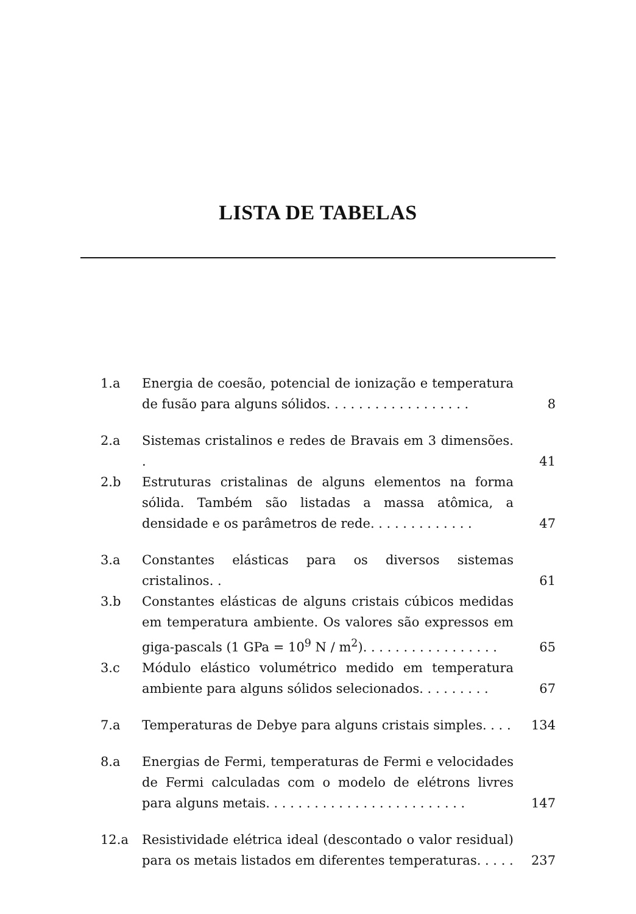LISTA DE TABELAS
1.a Energia de coesão, potencial de ionização e temperatura de fusão para alguns sólidos. . . . . . . . . . . . . . . . . .
8
2.a Sistemas cristalinos e redes de Bravais em 3 dimensões. .
41
2.b Estruturas cristalinas de alguns elementos na forma sólida. Também são listadas a massa atômica, a densidade e os parâmetros de rede. . . . . . . . . . . . .
47
3.a Constantes elásticas para os diversos sistemas cristalinos. .
61
3.b Constantes elásticas de alguns cristais cúbicos medidas em temperatura ambiente. Os valores são expressos em giga-pascals (1 GPa = 10<sup>9</sup> N / m<sup>2</sup>). . . . . . . . . . . . . . . . .
65
3.c Módulo elástico volumétrico medido em temperatura ambiente para alguns sólidos selecionados. . . . . . . . .
67
7.a Temperaturas de Debye para alguns cristais simples. . . .
134
8.a Energias de Fermi, temperaturas de Fermi e velocidades de Fermi calculadas com o modelo de elétrons livres para alguns metais. . . . . . . . . . . . . . . . . . . . . . . . .
147
12.a Resistividade elétrica ideal (descontado o valor residual) para os metais listados em diferentes temperaturas. . . . .
237